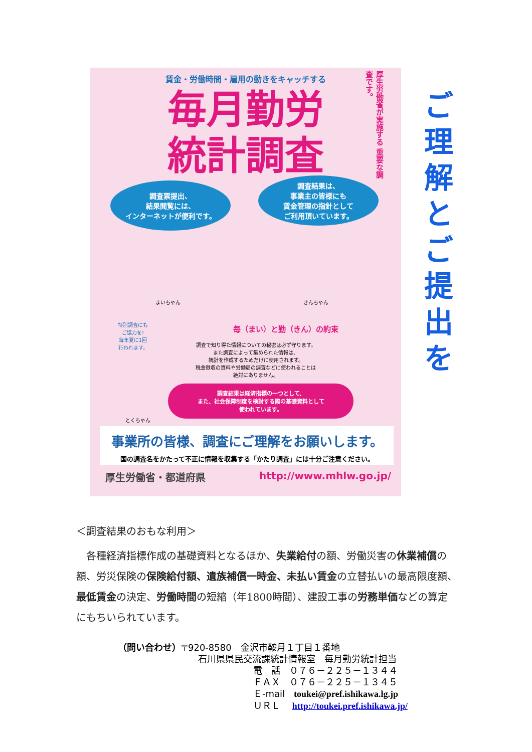賃金・労働時間・雇用の動きをキャッチする
毎月勤労 統計調査
厚生労働省が実施する 重要な調査です。
調査票提出、
結果閲覧には、
インターネットが便利です。
調査結果は、
事業主の皆様にも
賃金管理の指針として
ご利用頂いています。
まいちゃん きんちゃん
特別調査にも
ご協力を!
毎年夏に1回
行われます。
毎（まい）と勤（きん）の約束
調査で知り得た情報についての秘密は必ず守ります。
また調査によって集められた情報は、
統計を作成するためだけに使用されます。
税金徴収の資料や労働局の調査などに使われることは
絶対にありません。
とくちゃん
調査結果は経済指標の一つとして、
また、社会保障制度を検討する際の基礎資料として
使われています。
事業所の皆様、調査にご理解をお願いします。
国の調査名をかたって不正に情報を収集する「かたり調査」には十分ご注意ください。
厚生労働省・都道府県 http://www.mhlw.go.jp/
ご
理
解
と
ご
提
出
を
＜調査結果のおもな利用＞
各種経済指標作成の基礎資料となるほか、失業給付の額、労働災害の休業補償の額、労災保険の保険給付額、遺族補償一時金、未払い賃金の立替払いの最高限度額、最低賃金の決定、労働時間の短縮（年1800時間）、建設工事の労務単価などの算定にもちいられています。
（問い合わせ）〒920-8580　金沢市鞍月１丁目１番地
石川県県民交流課統計情報室　毎月勤労統計担当
電　話　０７６－２２５－１３４４
ＦＡＸ　０７６－２２５－１３４５
Ｅ-mail　toukei@pref.ishikawa.lg.jp
ＵＲＬ　 http://toukei.pref.ishikawa.jp/